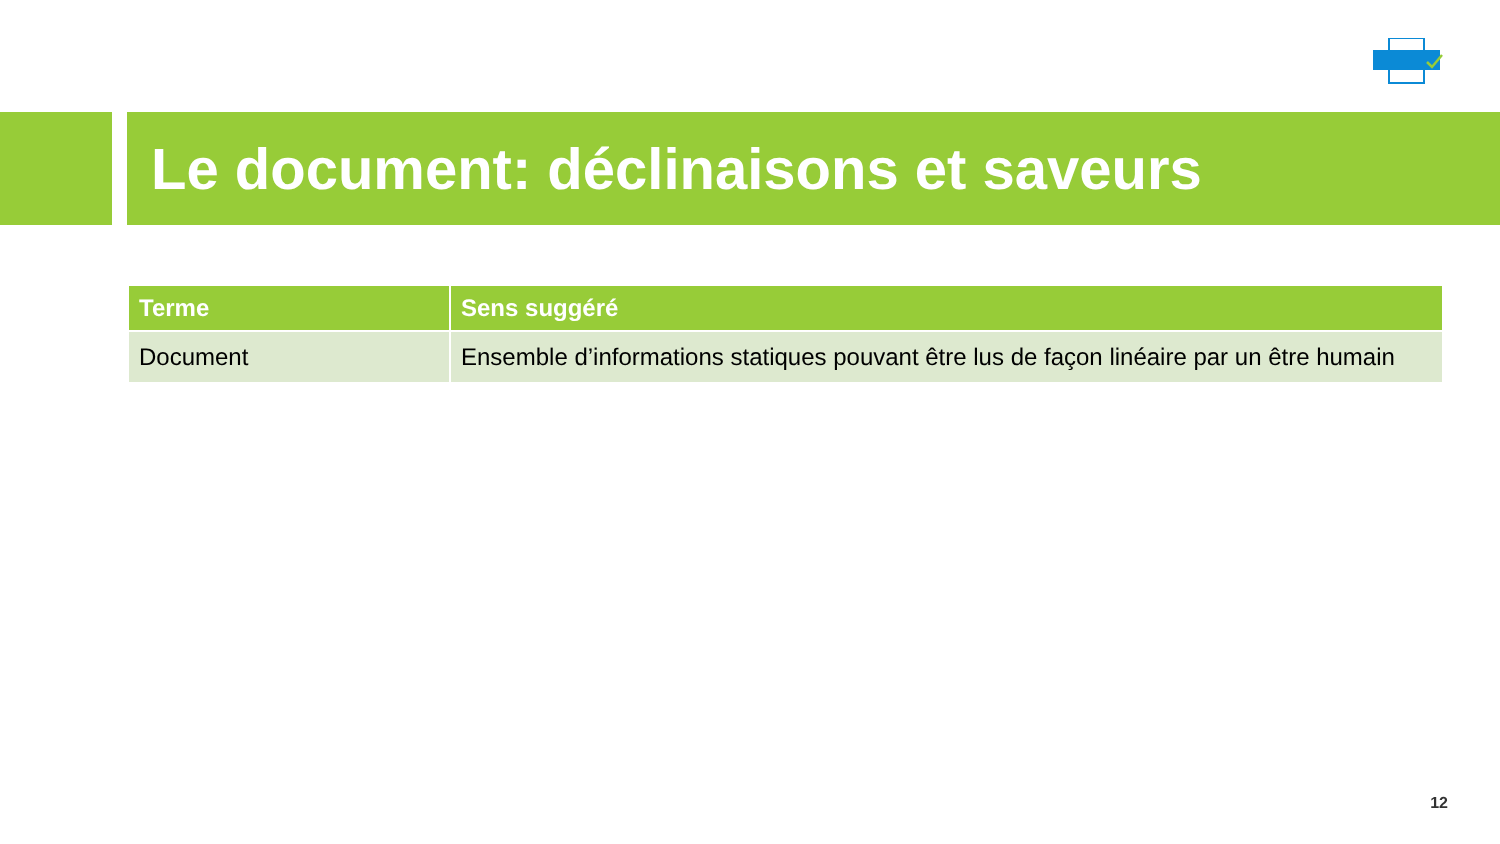Le document: déclinaisons et saveurs
| Terme | Sens suggéré |
| --- | --- |
| Document | Ensemble d’informations statiques pouvant être lus de façon linéaire par un être humain |
12